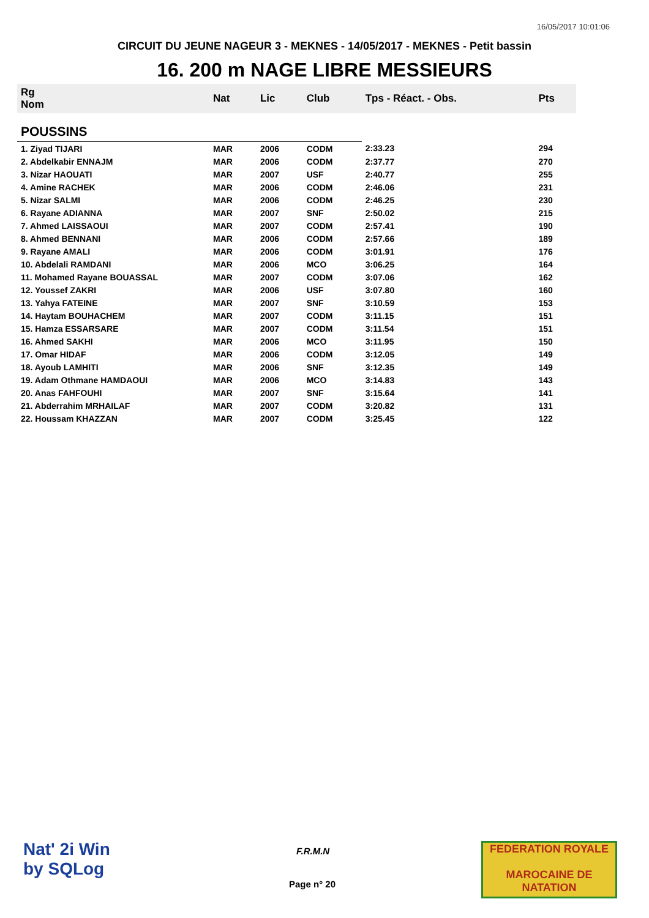16/05/2017 10:01:06
CIRCUIT DU JEUNE NAGEUR 3 - MEKNES - 14/05/2017 - MEKNES - Petit bassin
16. 200 m NAGE LIBRE MESSIEURS
| Rg Nom | | Nat | Lic | Club | Tps - Réact. - Obs. | Pts |
| --- | --- | --- | --- | --- | --- | --- |
| POUSSINS | | | | | | |
| 1. Ziyad TIJARI | | MAR | 2006 | CODM | 2:33.23 | 294 |
| 2. Abdelkabir ENNAJM | | MAR | 2006 | CODM | 2:37.77 | 270 |
| 3. Nizar HAOUATI | | MAR | 2007 | USF | 2:40.77 | 255 |
| 4. Amine RACHEK | | MAR | 2006 | CODM | 2:46.06 | 231 |
| 5. Nizar SALMI | | MAR | 2006 | CODM | 2:46.25 | 230 |
| 6. Rayane ADIANNA | | MAR | 2007 | SNF | 2:50.02 | 215 |
| 7. Ahmed LAISSAOUI | | MAR | 2007 | CODM | 2:57.41 | 190 |
| 8. Ahmed BENNANI | | MAR | 2006 | CODM | 2:57.66 | 189 |
| 9. Rayane AMALI | | MAR | 2006 | CODM | 3:01.91 | 176 |
| 10. Abdelali RAMDANI | | MAR | 2006 | MCO | 3:06.25 | 164 |
| 11. Mohamed Rayane BOUASSAL | | MAR | 2007 | CODM | 3:07.06 | 162 |
| 12. Youssef ZAKRI | | MAR | 2006 | USF | 3:07.80 | 160 |
| 13. Yahya FATEINE | | MAR | 2007 | SNF | 3:10.59 | 153 |
| 14. Haytam BOUHACHEM | | MAR | 2007 | CODM | 3:11.15 | 151 |
| 15. Hamza ESSARSARE | | MAR | 2007 | CODM | 3:11.54 | 151 |
| 16. Ahmed SAKHI | | MAR | 2006 | MCO | 3:11.95 | 150 |
| 17. Omar HIDAF | | MAR | 2006 | CODM | 3:12.05 | 149 |
| 18. Ayoub LAMHITI | | MAR | 2006 | SNF | 3:12.35 | 149 |
| 19. Adam Othmane HAMDAOUI | | MAR | 2006 | MCO | 3:14.83 | 143 |
| 20. Anas FAHFOUHI | | MAR | 2007 | SNF | 3:15.64 | 141 |
| 21. Abderrahim MRHAILAF | | MAR | 2007 | CODM | 3:20.82 | 131 |
| 22. Houssam KHAZZAN | | MAR | 2007 | CODM | 3:25.45 | 122 |
Nat' 2i Win
by SQLog
F.R.M.N
Page n° 20
FEDERATION ROYALE
MAROCAINE DE NATATION